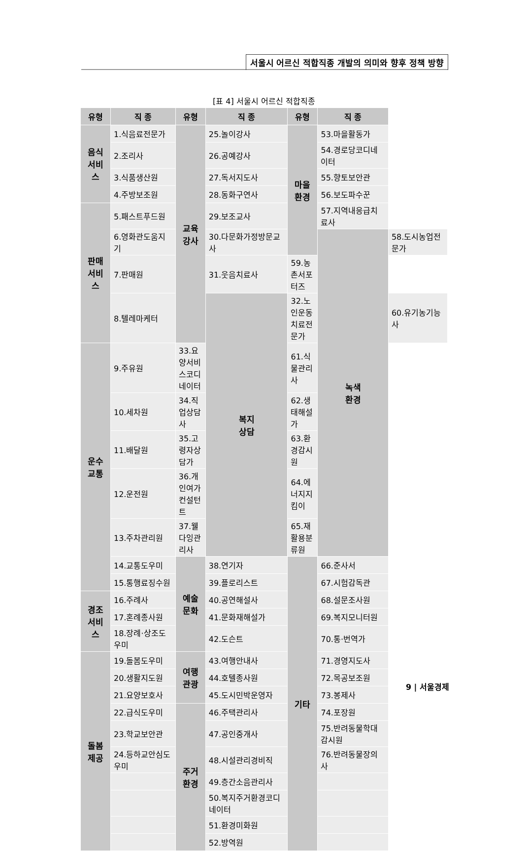서울시 어르신 적합직종 개발의 의미와 향후 정책 방향
[표 4] 서울시 어르신 적합직종
| 유형 | 직 종 | 유형 | 직 종 | 유형 | 직 종 | |
| --- | --- | --- | --- | --- | --- | --- |
| 음식 서비 스 | 1.식음료전문가 | 교육 강사 | 25.놀이강사 | 마을 환경 | 53.마을활동가 | |
| | 2.조리사 | | 26.공예강사 | | 54.경로당코디네이터 | |
| | 3.식품생산원 | | 27.독서지도사 | | 55.향토보안관 | |
| | 4.주방보조원 | | 28.동화구연사 | | 56.보도파수꾼 | |
| 판매 서비 스 | 5.패스트푸드원 | | 29.보조교사 | | 57.지역내응급치료사 | |
| | 6.영화관도움지기 | | 30.다문화가정방문교사 | | 녹색 환경 | 58.도시농업전문가 |
| | 7.판매원 | | 31.웃음치료사 | 59.농촌서포터즈 | | |
| | 8.텔레마케터 | | 복지 상담 | 32.노인운동치료전문가 | | 60.유기농기능사 |
| 운수 교통 | 9.주유원 | 33.요양서비스코디네이터 | | 61.식물관리사 | | |
| | 10.세차원 | 34.직업상담사 | | 62.생태해설가 | | |
| | 11.배달원 | 35.고령자상담가 | | 63.환경감시원 | | |
| | 12.운전원 | 36.개인여가컨설턴트 | | 64.에너지지킴이 | | |
| | 13.주차관리원 | 37.웰다잉관리사 | | 65.재활용분류원 | | |
| | 14.교통도우미 | 예술 문화 | 38.연기자 | 기타 | 66.준사서 | |
| | 15.통행료징수원 | | 39.플로리스트 | | 67.시험감독관 | |
| 경조 서비 스 | 16.주례사 | | 40.공연해설사 | | 68.설문조사원 | |
| | 17.혼례종사원 | | 41.문화재해설가 | | 69.복지모니터원 | |
| | 18.장례·상조도우미 | | 42.도슨트 | | 70.통·번역가 | |
| 돌봄 제공 | 19.돌봄도우미 | 여행 관광 | 43.여행안내사 | | 71.경영지도사 | |
| | 20.생활지도원 | | 44.호텔종사원 | | 72.목공보조원 | |
| | 21.요양보호사 | | 45.도시민박운영자 | | 73.봉제사 | |
| | 22.급식도우미 | 주거 환경 | 46.주택관리사 | | 74.포장원 | |
| | 23.학교보안관 | | 47.공인중개사 | | 75.반려동물학대감시원 | |
| | 24.등하교안심도우미 | | 48.시설관리경비직 | | 76.반려동물장의사 | |
| | | | 49.층간소음관리사 | | | |
| | | | 50.복지주거환경코디네이터 | | | |
| | | | 51.환경미화원 | | | |
| | | | 52.방역원 | | | |
9 | 서울경제